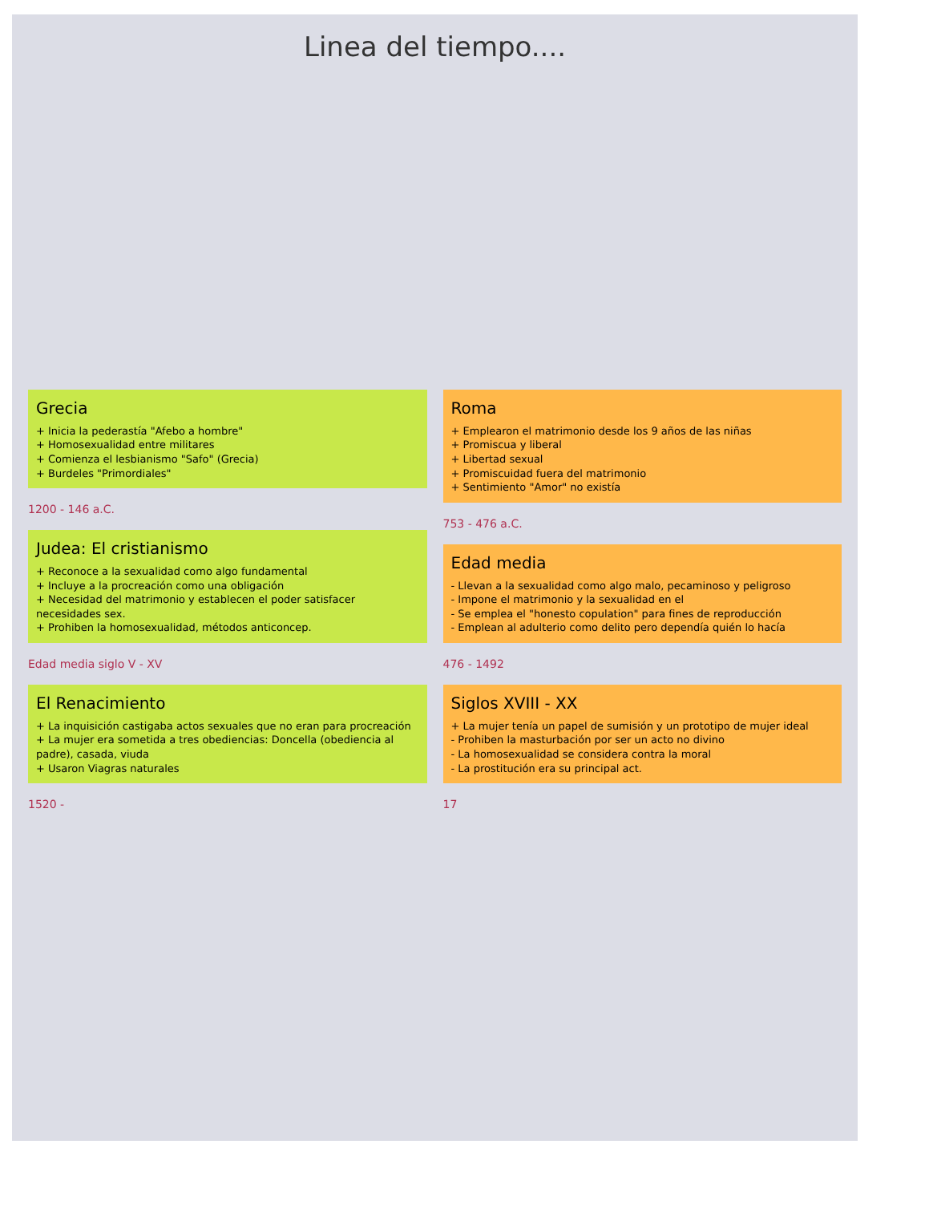Linea del tiempo....
Grecia
+ Inicia la pederastía "Afebo a hombre"
+ Homosexualidad entre militares
+ Comienza el lesbianismo "Safo" (Grecia)
+ Burdeles "Primordiales"
1200 - 146 a.C.
Judea: El cristianismo
+ Reconoce a la sexualidad como algo fundamental
+ Incluye a la procreación como una obligación
+ Necesidad del matrimonio y establecen el poder satisfacer necesidades sex.
+ Prohiben la homosexualidad, métodos anticoncep.
Edad media siglo V - XV
El Renacimiento
+ La inquisición castigaba actos sexuales que no eran para procreación
+ La mujer era sometida a tres obediencias: Doncella (obediencia al padre), casada, viuda
+ Usaron Viagras naturales
1520 -
Roma
+ Emplearon el matrimonio desde los 9 años de las niñas
+ Promiscua y liberal
+ Libertad sexual
+ Promiscuidad fuera del matrimonio
+ Sentimiento "Amor" no existía
753 - 476 a.C.
Edad media
- Llevan a la sexualidad como algo malo, pecaminoso y peligroso
- Impone el matrimonio y la sexualidad en el
- Se emplea el "honesto copulation" para fines de reproducción
- Emplean al adulterio como delito pero dependía quién lo hacía
476 - 1492
Siglos XVIII - XX
+ La mujer tenía un papel de sumisión y un prototipo de mujer ideal
- Prohiben la masturbación por ser un acto no divino
- La homosexualidad se considera contra la moral
- La prostitución era su principal act.
17